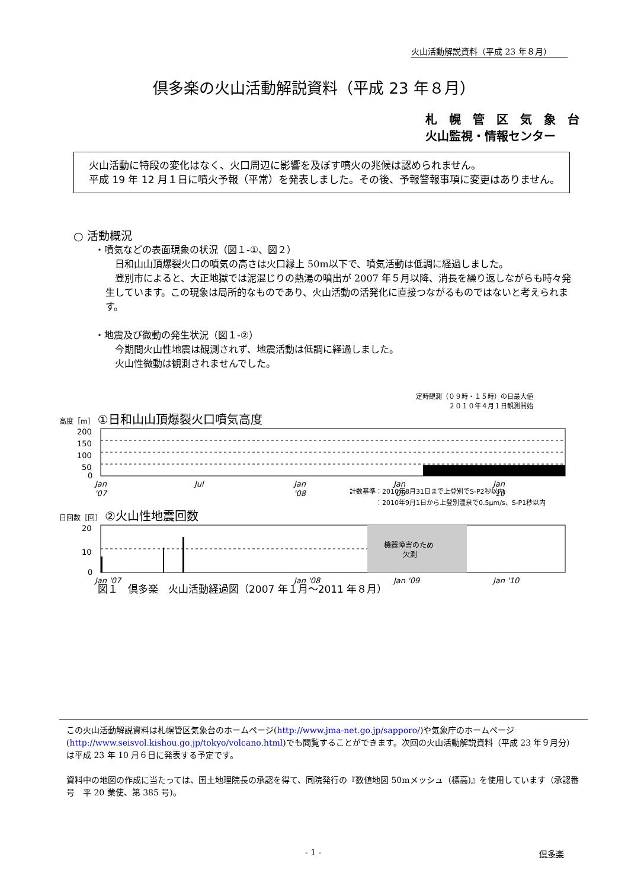火山活動解説資料（平成 23 年８月）
倶多楽の火山活動解説資料（平成 23 年８月）
札　幌　管　区　気　象　台
火山監視・情報センター
　火山活動に特段の変化はなく、火口周辺に影響を及ぼす噴火の兆候は認められません。
　平成 19 年 12 月１日に噴火予報（平常）を発表しました。その後、予報警報事項に変更はありません。
○ 活動概況
・噴気などの表面現象の状況（図１-①、図２）
　日和山山頂爆裂火口の噴気の高さは火口縁上 50m以下で、噴気活動は低調に経過しました。
　登別市によると、大正地獄では泥混じりの熱湯の噴出が 2007 年５月以降、消長を繰り返しながらも時々発生しています。この現象は局所的なものであり、火山活動の活発化に直接つながるものではないと考えられます。
・地震及び微動の発生状況（図１-②）
　今期間火山性地震は観測されず、地震活動は低調に経過しました。
　火山性微動は観測されませんでした。
定時観測（０９時・１５時）の日最大値
２０１０年４月１日観測開始
高度［m］ ①日和山山頂爆裂火口噴気高度
200
150
100
50
0
Jan
'07
Jul
Jan
'08
Jan
'09
Jan
'10
計数基準：2010年8月31日まで上登別でS-P2秒以内
　　　　：2010年9月1日から上登別温泉で0.5μm/s、S-P1秒以内
日回数［回］ ②火山性地震回数
機器障害のため
欠測
20
10
0
Jan '07
Jan '08
Jan '09
Jan '10
図１　倶多楽　火山活動経過図（2007 年１月～2011 年８月）
この火山活動解説資料は札幌管区気象台のホームページ(http://www.jma-net.go.jp/sapporo/)や気象庁のホームページ(http://www.seisvol.kishou.go.jp/tokyo/volcano.html)でも閲覧することができます。次回の火山活動解説資料（平成 23 年９月分）は平成 23 年 10 月６日に発表する予定です。
資料中の地図の作成に当たっては、国土地理院長の承認を得て、同院発行の『数値地図 50mメッシュ（標高)』を使用しています（承認番号　平 20 業使、第 385 号)。
- 1 - 倶多楽